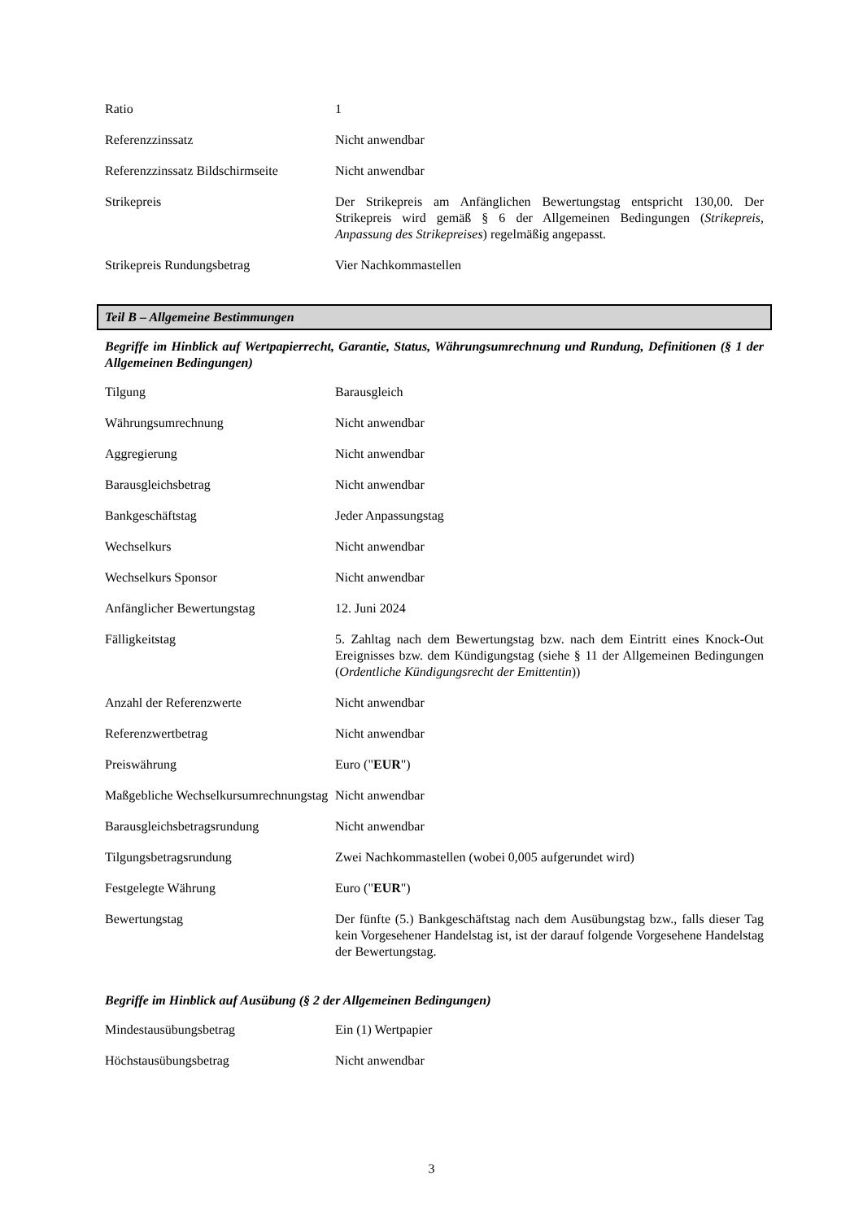| Ratio | 1 |
| Referenzzinssatz | Nicht anwendbar |
| Referenzzinssatz Bildschirmseite | Nicht anwendbar |
| Strikepreis | Der Strikepreis am Anfänglichen Bewertungstag entspricht 130,00. Der Strikepreis wird gemäß § 6 der Allgemeinen Bedingungen ( Strikepreis, Anpassung des Strikepreises ) regelmäßig angepasst. |
| Strikepreis Rundungsbetrag | Vier Nachkommastellen |
Teil B – Allgemeine Bestimmungen
Begriffe im Hinblick auf Wertpapierrecht, Garantie, Status, Währungsumrechnung und Rundung, Definitionen (§ 1 der Allgemeinen Bedingungen)
| Tilgung | Barausgleich |
| Währungsumrechnung | Nicht anwendbar |
| Aggregierung | Nicht anwendbar |
| Barausgleichsbetrag | Nicht anwendbar |
| Bankgeschäftstag | Jeder Anpassungstag |
| Wechselkurs | Nicht anwendbar |
| Wechselkurs Sponsor | Nicht anwendbar |
| Anfänglicher Bewertungstag | 12. Juni 2024 |
| Fälligkeitstag | 5. Zahltag nach dem Bewertungstag bzw. nach dem Eintritt eines Knock-Out Ereignisses bzw. dem Kündigungstag (siehe § 11 der Allgemeinen Bedingungen ( Ordentliche Kündigungsrecht der Emittentin )) |
| Anzahl der Referenzwerte | Nicht anwendbar |
| Referenzwertbetrag | Nicht anwendbar |
| Preiswährung | Euro (" EUR ") |
| Maßgebliche Wechselkursumrechnungstag | Nicht anwendbar |
| Barausgleichsbetragsrundung | Nicht anwendbar |
| Tilgungsbetragsrundung | Zwei Nachkommastellen (wobei 0,005 aufgerundet wird) |
| Festgelegte Währung | Euro (" EUR ") |
| Bewertungstag | Der fünfte (5.) Bankgeschäftstag nach dem Ausübungstag bzw., falls dieser Tag kein Vorgesehener Handelstag ist, ist der darauf folgende Vorgesehene Handelstag der Bewertungstag. |
Begriffe im Hinblick auf Ausübung (§ 2 der Allgemeinen Bedingungen)
| Mindestausübungsbetrag | Ein (1) Wertpapier |
| Höchstausübungsbetrag | Nicht anwendbar |
3